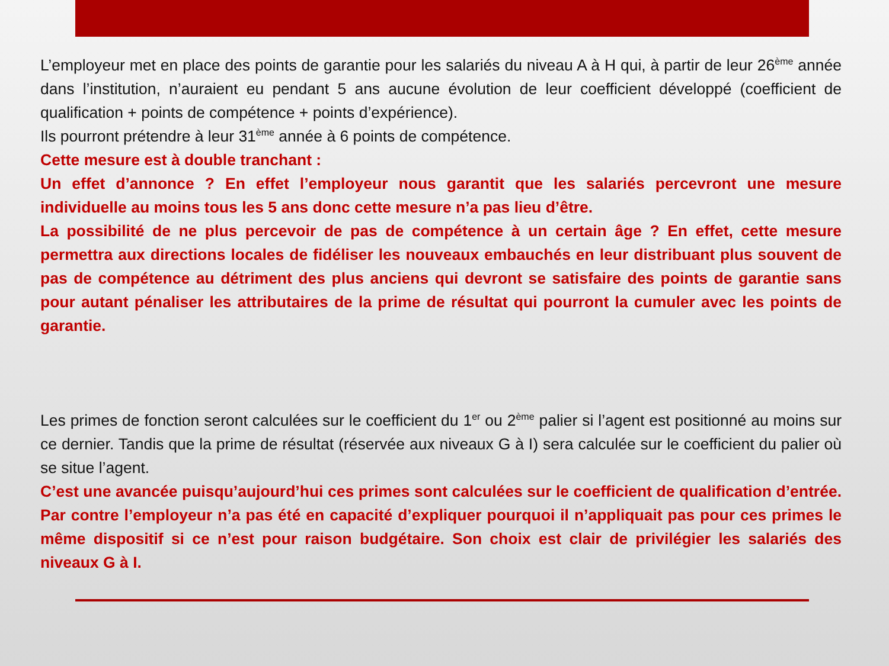L’employeur met en place des points de garantie pour les salariés du niveau A à H qui, à partir de leur 26<sup>ème</sup> année dans l’institution, n’auraient eu pendant 5 ans aucune évolution de leur coefficient développé (coefficient de qualification + points de compétence + points d’expérience).
Ils pourront prétendre à leur 31<sup>ème</sup> année à 6 points de compétence.
Cette mesure est à double tranchant :
Un effet d’annonce ? En effet l’employeur nous garantit que les salariés percevront une mesure individuelle au moins tous les 5 ans donc cette mesure n’a pas lieu d’être.
La possibilité de ne plus percevoir de pas de compétence à un certain âge ? En effet, cette mesure permettra aux directions locales de fidéliser les nouveaux embauchés en leur distribuant plus souvent de pas de compétence au détriment des plus anciens qui devront se satisfaire des points de garantie sans pour autant pénaliser les attributaires de la prime de résultat qui pourront la cumuler avec les points de garantie.
Les primes de fonction seront calculées sur le coefficient du 1<sup>er</sup> ou 2<sup>ème</sup> palier si l’agent est positionné au moins sur ce dernier. Tandis que la prime de résultat (réservée aux niveaux G à I) sera calculée sur le coefficient du palier où se situe l’agent.
C’est une avancée puisqu’aujourd’hui ces primes sont calculées sur le coefficient de qualification d’entrée. Par contre l’employeur n’a pas été en capacité d’expliquer pourquoi il n’appliquait pas pour ces primes le même dispositif si ce n’est pour raison budgétaire. Son choix est clair de privilégier les salariés des niveaux G à I.